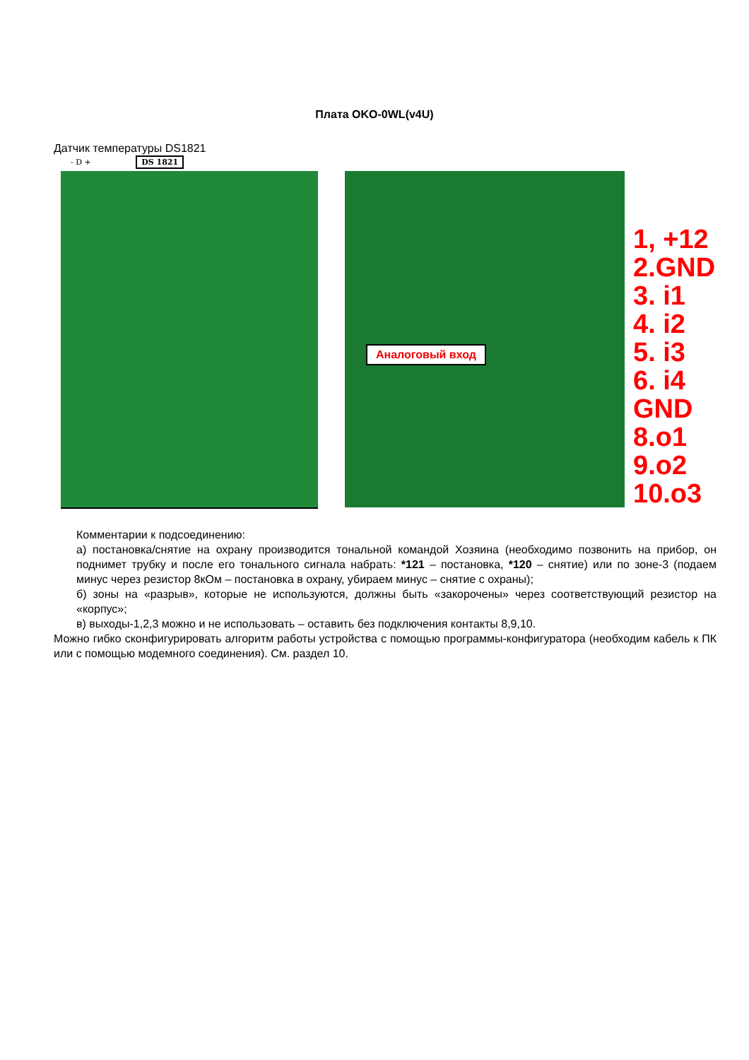Плата OKO-0WL(v4U)
Датчик температуры DS1821
- D + DS 1821
Аналоговый вход
1, +12
2.GND
3. i1
4. i2
5. i3
6. i4
GND
8.o1
9.o2
10.o3
Комментарии к подсоединению:
а) постановка/снятие на охрану производится тональной командой Хозяина (необходимо позвонить на прибор, он поднимет трубку и после его тонального сигнала набрать: *121 – постановка, *120 – снятие) или по зоне-3 (подаем минус через резистор 8кОм – постановка в охрану, убираем минус – снятие с охраны);
б) зоны на «разрыв», которые не используются, должны быть «закорочены» через соответствующий резистор на «корпус»;
в) выходы-1,2,3 можно и не использовать – оставить без подключения контакты 8,9,10.
Можно гибко сконфигурировать алгоритм работы устройства с помощью программы-конфигуратора (необходим кабель к ПК или с помощью модемного соединения). См. раздел 10.